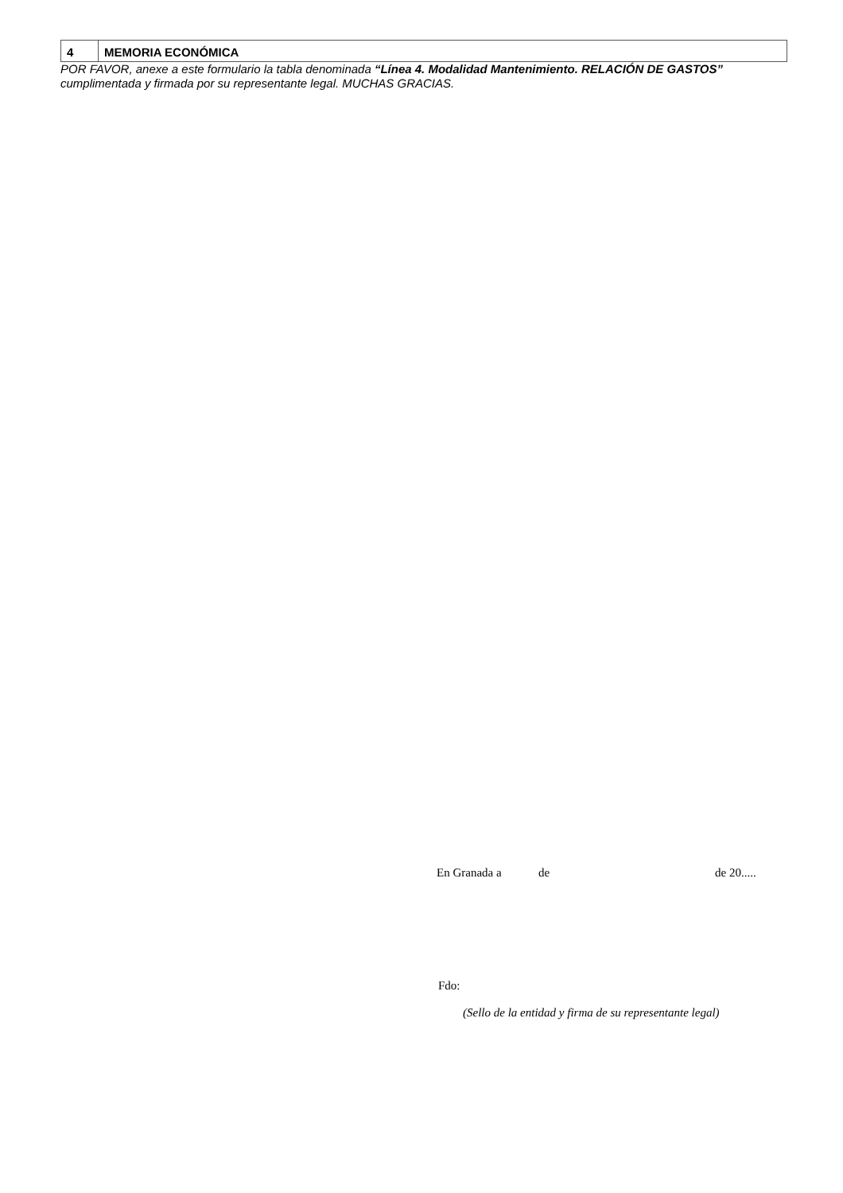| 4 | MEMORIA ECONÓMICA |
POR FAVOR, anexe a este formulario la tabla denominada “Línea 4. Modalidad Mantenimiento. RELACIÓN DE GASTOS” cumplimentada y firmada por su representante legal. MUCHAS GRACIAS.
En Granada a de de 20.....
Fdo:
(Sello de la entidad y firma de su representante legal)